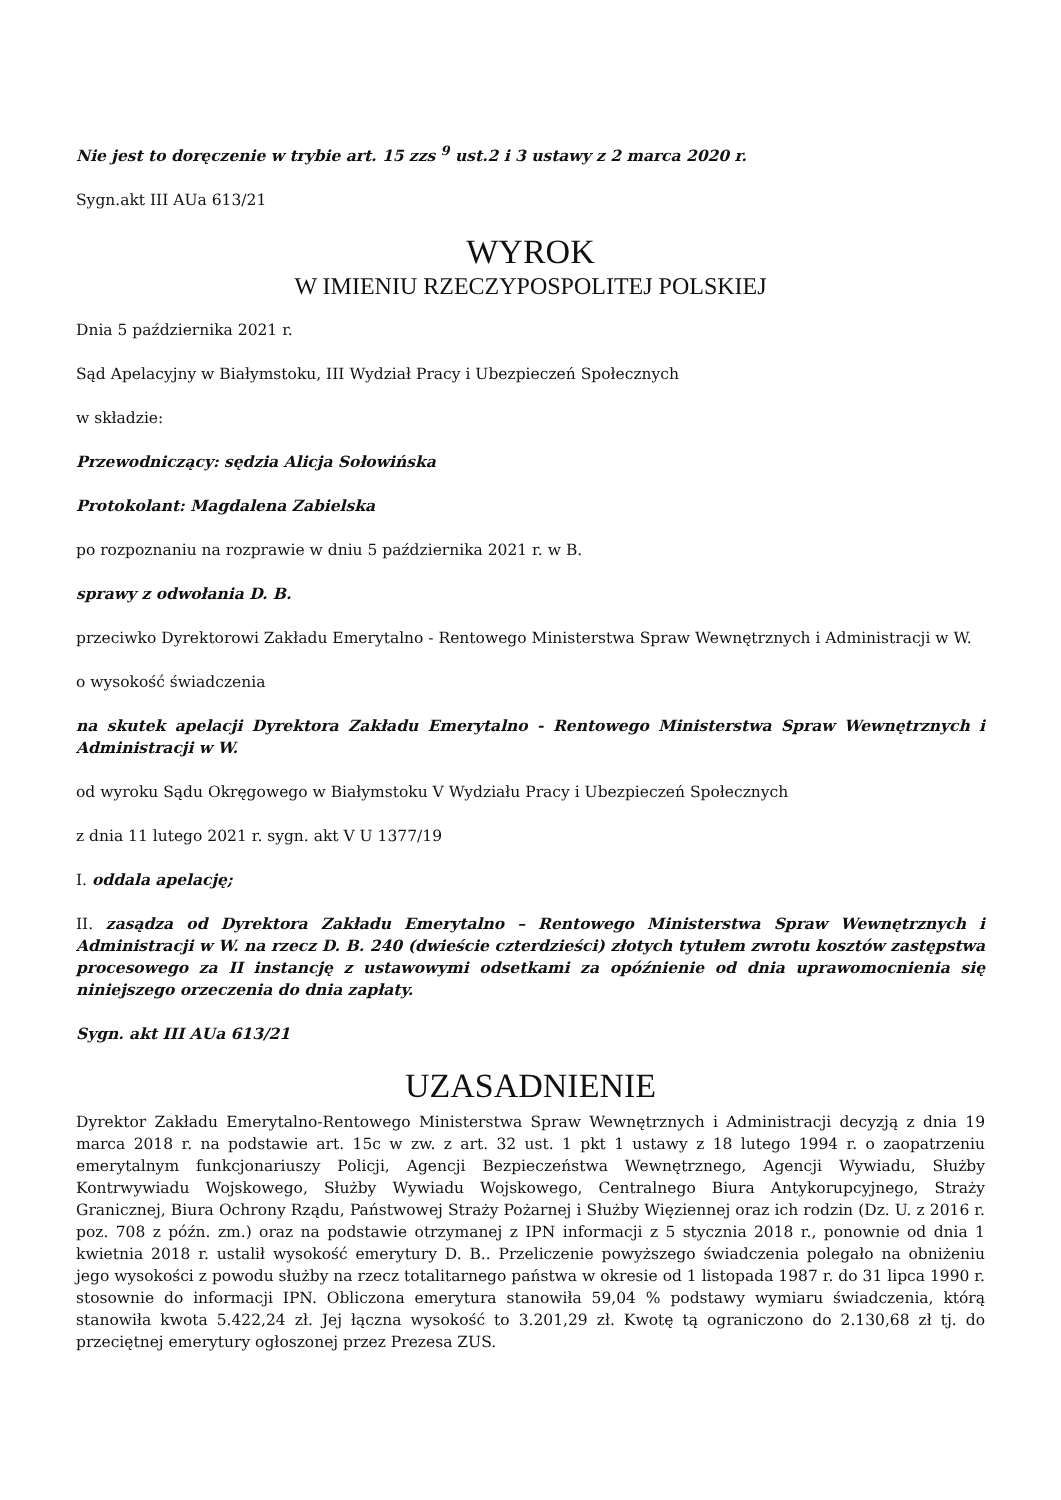Nie jest to doręczenie w trybie art. 15 zzs <sup>9</sup> ust.2 i 3 ustawy z 2 marca 2020 r.
Sygn.akt III AUa 613/21
WYROK
W IMIENIU RZECZYPOSPOLITEJ POLSKIEJ
Dnia 5 października 2021 r.
Sąd Apelacyjny w Białymstoku, III Wydział Pracy i Ubezpieczeń Społecznych
w składzie:
Przewodniczący: sędzia Alicja Sołowińska
Protokolant: Magdalena Zabielska
po rozpoznaniu na rozprawie w dniu 5 października 2021 r. w B.
sprawy z odwołania D. B.
przeciwko Dyrektorowi Zakładu Emerytalno - Rentowego Ministerstwa Spraw Wewnętrznych i Administracji w W.
o wysokość świadczenia
na skutek apelacji Dyrektora Zakładu Emerytalno - Rentowego Ministerstwa Spraw Wewnętrznych i Administracji w W.
od wyroku Sądu Okręgowego w Białymstoku V Wydziału Pracy i Ubezpieczeń Społecznych
z dnia 11 lutego 2021 r. sygn. akt V U 1377/19
I. oddala apelację;
II. zasądza od Dyrektora Zakładu Emerytalno – Rentowego Ministerstwa Spraw Wewnętrznych i Administracji w W. na rzecz D. B. 240 (dwieście czterdzieści) złotych tytułem zwrotu kosztów zastępstwa procesowego za II instancję z ustawowymi odsetkami za opóźnienie od dnia uprawomocnienia się niniejszego orzeczenia do dnia zapłaty.
Sygn. akt III AUa 613/21
UZASADNIENIE
Dyrektor Zakładu Emerytalno-Rentowego Ministerstwa Spraw Wewnętrznych i Administracji decyzją z dnia 19 marca 2018 r. na podstawie art. 15c w zw. z art. 32 ust. 1 pkt 1 ustawy z 18 lutego 1994 r. o zaopatrzeniu emerytalnym funkcjonariuszy Policji, Agencji Bezpieczeństwa Wewnętrznego, Agencji Wywiadu, Służby Kontrwywiadu Wojskowego, Służby Wywiadu Wojskowego, Centralnego Biura Antykorupcyjnego, Straży Granicznej, Biura Ochrony Rządu, Państwowej Straży Pożarnej i Służby Więziennej oraz ich rodzin (Dz. U. z 2016 r. poz. 708 z późn. zm.) oraz na podstawie otrzymanej z IPN informacji z 5 stycznia 2018 r., ponownie od dnia 1 kwietnia 2018 r. ustalił wysokość emerytury D. B.. Przeliczenie powyższego świadczenia polegało na obniżeniu jego wysokości z powodu służby na rzecz totalitarnego państwa w okresie od 1 listopada 1987 r. do 31 lipca 1990 r. stosownie do informacji IPN. Obliczona emerytura stanowiła 59,04 % podstawy wymiaru świadczenia, którą stanowiła kwota 5.422,24 zł. Jej łączna wysokość to 3.201,29 zł. Kwotę tą ograniczono do 2.130,68 zł tj. do przeciętnej emerytury ogłoszonej przez Prezesa ZUS.